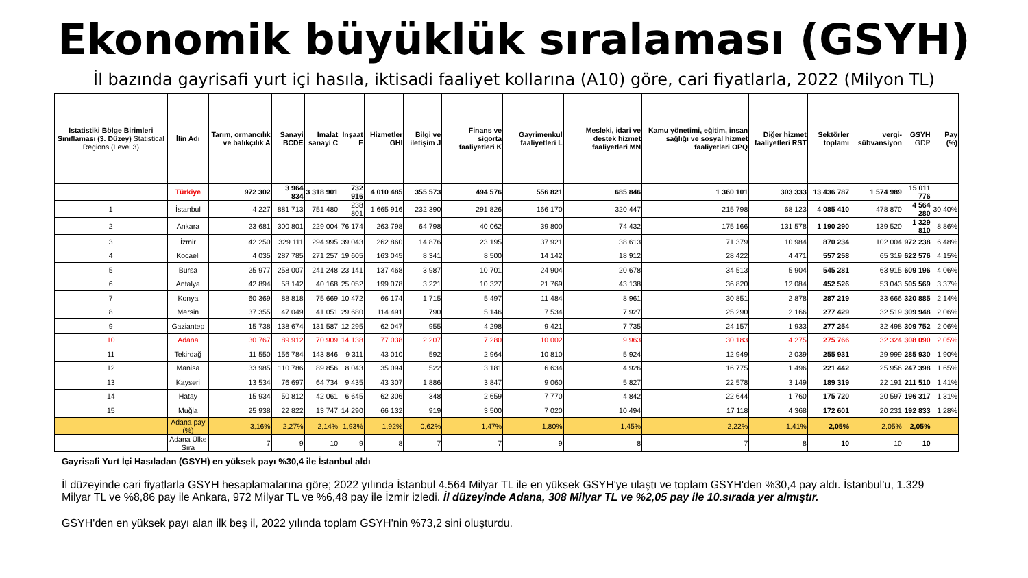Ekonomik büyüklük sıralaması (GSYH)
İl bazında gayrisafi yurt içi hasıla, iktisadi faaliyet kollarına (A10) göre, cari fiyatlarla, 2022 (Milyon TL)
| İstatistiki Bölge Birimleri Sınıflaması (3. Düzey) Statistical Regions (Level 3) | İlin Adı | Tarım, ormancılık ve balıkçılık A | Sanayi BCDE | İmalat sanayi C | İnşaat F | Hizmetler GHI | Bilgi ve iletişim J | Finans ve sigorta faaliyetleri K | Gayrimenkul faaliyetleri L | Mesleki, idari ve destek hizmet faaliyetleri MN | Kamu yönetimi, eğitim, insan sağlığı ve sosyal hizmet faaliyetleri OPQ | Diğer hizmet faaliyetleri RST | Sektörler toplamı | vergi-sübvansiyon | GSYH GDP | Pay (%) |
| --- | --- | --- | --- | --- | --- | --- | --- | --- | --- | --- | --- | --- | --- | --- | --- | --- |
| | Türkiye | 972 302 | 3 964 834 | 3 318 901 | 732 916 | 4 010 485 | 355 573 | 494 576 | 556 821 | 685 846 | 1 360 101 | 303 333 | 13 436 787 | 1 574 989 | 15 011 776 | |
| 1 | İstanbul | 4 227 | 881 713 | 751 480 | 238 801 | 1 665 916 | 232 390 | 291 826 | 166 170 | 320 447 | 215 798 | 68 123 | 4 085 410 | 478 870 | 4 564 280 | 30,40% |
| 2 | Ankara | 23 681 | 300 801 | 229 004 | 76 174 | 263 798 | 64 798 | 40 062 | 39 800 | 74 432 | 175 166 | 131 578 | 1 190 290 | 139 520 | 1 329 810 | 8,86% |
| 3 | İzmir | 42 250 | 329 111 | 294 995 | 39 043 | 262 860 | 14 876 | 23 195 | 37 921 | 38 613 | 71 379 | 10 984 | 870 234 | 102 004 | 972 238 | 6,48% |
| 4 | Kocaeli | 4 035 | 287 785 | 271 257 | 19 605 | 163 045 | 8 341 | 8 500 | 14 142 | 18 912 | 28 422 | 4 471 | 557 258 | 65 319 | 622 576 | 4,15% |
| 5 | Bursa | 25 977 | 258 007 | 241 248 | 23 141 | 137 468 | 3 987 | 10 701 | 24 904 | 20 678 | 34 513 | 5 904 | 545 281 | 63 915 | 609 196 | 4,06% |
| 6 | Antalya | 42 894 | 58 142 | 40 168 | 25 052 | 199 078 | 3 221 | 10 327 | 21 769 | 43 138 | 36 820 | 12 084 | 452 526 | 53 043 | 505 569 | 3,37% |
| 7 | Konya | 60 369 | 88 818 | 75 669 | 10 472 | 66 174 | 1 715 | 5 497 | 11 484 | 8 961 | 30 851 | 2 878 | 287 219 | 33 666 | 320 885 | 2,14% |
| 8 | Mersin | 37 355 | 47 049 | 41 051 | 29 680 | 114 491 | 790 | 5 146 | 7 534 | 7 927 | 25 290 | 2 166 | 277 429 | 32 519 | 309 948 | 2,06% |
| 9 | Gaziantep | 15 738 | 138 674 | 131 587 | 12 295 | 62 047 | 955 | 4 298 | 9 421 | 7 735 | 24 157 | 1 933 | 277 254 | 32 498 | 309 752 | 2,06% |
| 10 | Adana | 30 767 | 89 912 | 70 909 | 14 138 | 77 038 | 2 207 | 7 280 | 10 002 | 9 963 | 30 183 | 4 275 | 275 766 | 32 324 | 308 090 | 2,05% |
| 11 | Tekirdağ | 11 550 | 156 784 | 143 846 | 9 311 | 43 010 | 592 | 2 964 | 10 810 | 5 924 | 12 949 | 2 039 | 255 931 | 29 999 | 285 930 | 1,90% |
| 12 | Manisa | 33 985 | 110 786 | 89 856 | 8 043 | 35 094 | 522 | 3 181 | 6 634 | 4 926 | 16 775 | 1 496 | 221 442 | 25 956 | 247 398 | 1,65% |
| 13 | Kayseri | 13 534 | 76 697 | 64 734 | 9 435 | 43 307 | 1 886 | 3 847 | 9 060 | 5 827 | 22 578 | 3 149 | 189 319 | 22 191 | 211 510 | 1,41% |
| 14 | Hatay | 15 934 | 50 812 | 42 061 | 6 645 | 62 306 | 348 | 2 659 | 7 770 | 4 842 | 22 644 | 1 760 | 175 720 | 20 597 | 196 317 | 1,31% |
| 15 | Muğla | 25 938 | 22 822 | 13 747 | 14 290 | 66 132 | 919 | 3 500 | 7 020 | 10 494 | 17 118 | 4 368 | 172 601 | 20 231 | 192 833 | 1,28% |
| | Adana pay (%) | 3,16% | 2,27% | 2,14% | 1,93% | 1,92% | 0,62% | 1,47% | 1,80% | 1,45% | 2,22% | 1,41% | 2,05% | 2,05% | 2,05% | |
| | Adana Ülke Sıra | 7 | 9 | 10 | 9 | 8 | 7 | 7 | 9 | 8 | 7 | 8 | 10 | 10 | 10 | |
Gayrisafi Yurt İçi Hasıladan (GSYH) en yüksek payı %30,4 ile İstanbul aldı
İl düzeyinde cari fiyatlarla GSYH hesaplamalarına göre; 2022 yılında İstanbul 4.564 Milyar TL ile en yüksek GSYH'ye ulaştı ve toplam GSYH'den %30,4 pay aldı. İstanbul’u, 1.329 Milyar TL ve %8,86 pay ile Ankara, 972 Milyar TL ve %6,48 pay ile İzmir izledi. İl düzeyinde Adana, 308 Milyar TL ve %2,05 pay ile 10.sırada yer almıştır.
GSYH'den en yüksek payı alan ilk beş il, 2022 yılında toplam GSYH'nin %73,2 sini oluşturdu.